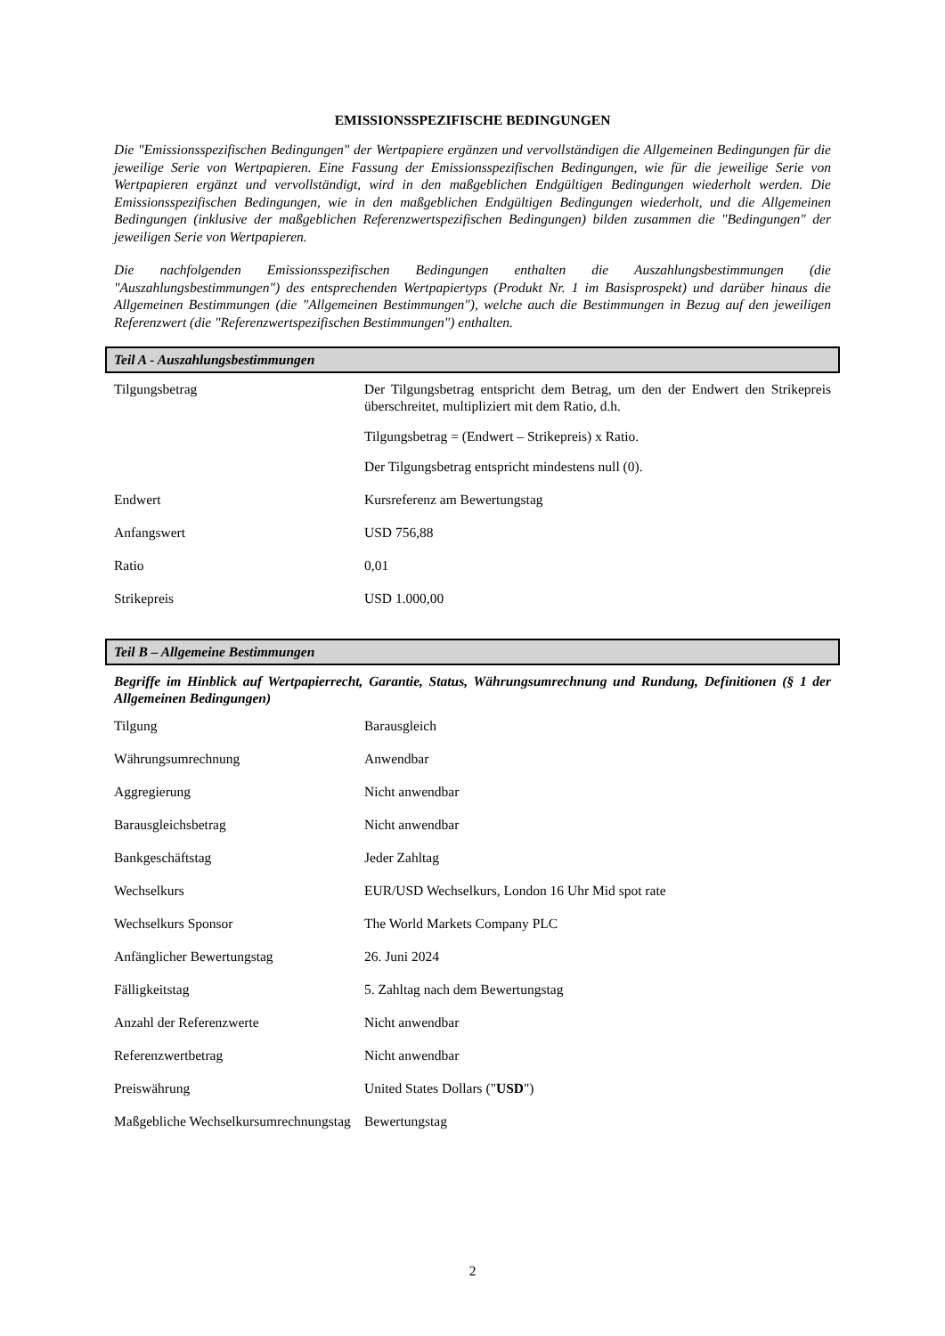EMISSIONSSPEZIFISCHE BEDINGUNGEN
Die "Emissionsspezifischen Bedingungen" der Wertpapiere ergänzen und vervollständigen die Allgemeinen Bedingungen für die jeweilige Serie von Wertpapieren. Eine Fassung der Emissionsspezifischen Bedingungen, wie für die jeweilige Serie von Wertpapieren ergänzt und vervollständigt, wird in den maßgeblichen Endgültigen Bedingungen wiederholt werden. Die Emissionsspezifischen Bedingungen, wie in den maßgeblichen Endgültigen Bedingungen wiederholt, und die Allgemeinen Bedingungen (inklusive der maßgeblichen Referenzwertspezifischen Bedingungen) bilden zusammen die "Bedingungen" der jeweiligen Serie von Wertpapieren.
Die nachfolgenden Emissionsspezifischen Bedingungen enthalten die Auszahlungsbestimmungen (die "Auszahlungsbestimmungen") des entsprechenden Wertpapiertyps (Produkt Nr. 1 im Basisprospekt) und darüber hinaus die Allgemeinen Bestimmungen (die "Allgemeinen Bestimmungen"), welche auch die Bestimmungen in Bezug auf den jeweiligen Referenzwert (die "Referenzwertspezifischen Bestimmungen") enthalten.
Teil A - Auszahlungsbestimmungen
| Tilgungsbetrag | Der Tilgungsbetrag entspricht dem Betrag, um den der Endwert den Strikepreis überschreitet, multipliziert mit dem Ratio, d.h. Tilgungsbetrag = (Endwert – Strikepreis) x Ratio. Der Tilgungsbetrag entspricht mindestens null (0). |
| Endwert | Kursreferenz am Bewertungstag |
| Anfangswert | USD 756,88 |
| Ratio | 0,01 |
| Strikepreis | USD 1.000,00 |
Teil B – Allgemeine Bestimmungen
Begriffe im Hinblick auf Wertpapierrecht, Garantie, Status, Währungsumrechnung und Rundung, Definitionen (§ 1 der Allgemeinen Bedingungen)
| Tilgung | Barausgleich |
| Währungsumrechnung | Anwendbar |
| Aggregierung | Nicht anwendbar |
| Barausgleichsbetrag | Nicht anwendbar |
| Bankgeschäftstag | Jeder Zahltag |
| Wechselkurs | EUR/USD Wechselkurs, London 16 Uhr Mid spot rate |
| Wechselkurs Sponsor | The World Markets Company PLC |
| Anfänglicher Bewertungstag | 26. Juni 2024 |
| Fälligkeitstag | 5. Zahltag nach dem Bewertungstag |
| Anzahl der Referenzwerte | Nicht anwendbar |
| Referenzwertbetrag | Nicht anwendbar |
| Preiswährung | United States Dollars (" USD ") |
| Maßgebliche Wechselkursumrechnungstag | Bewertungstag |
2